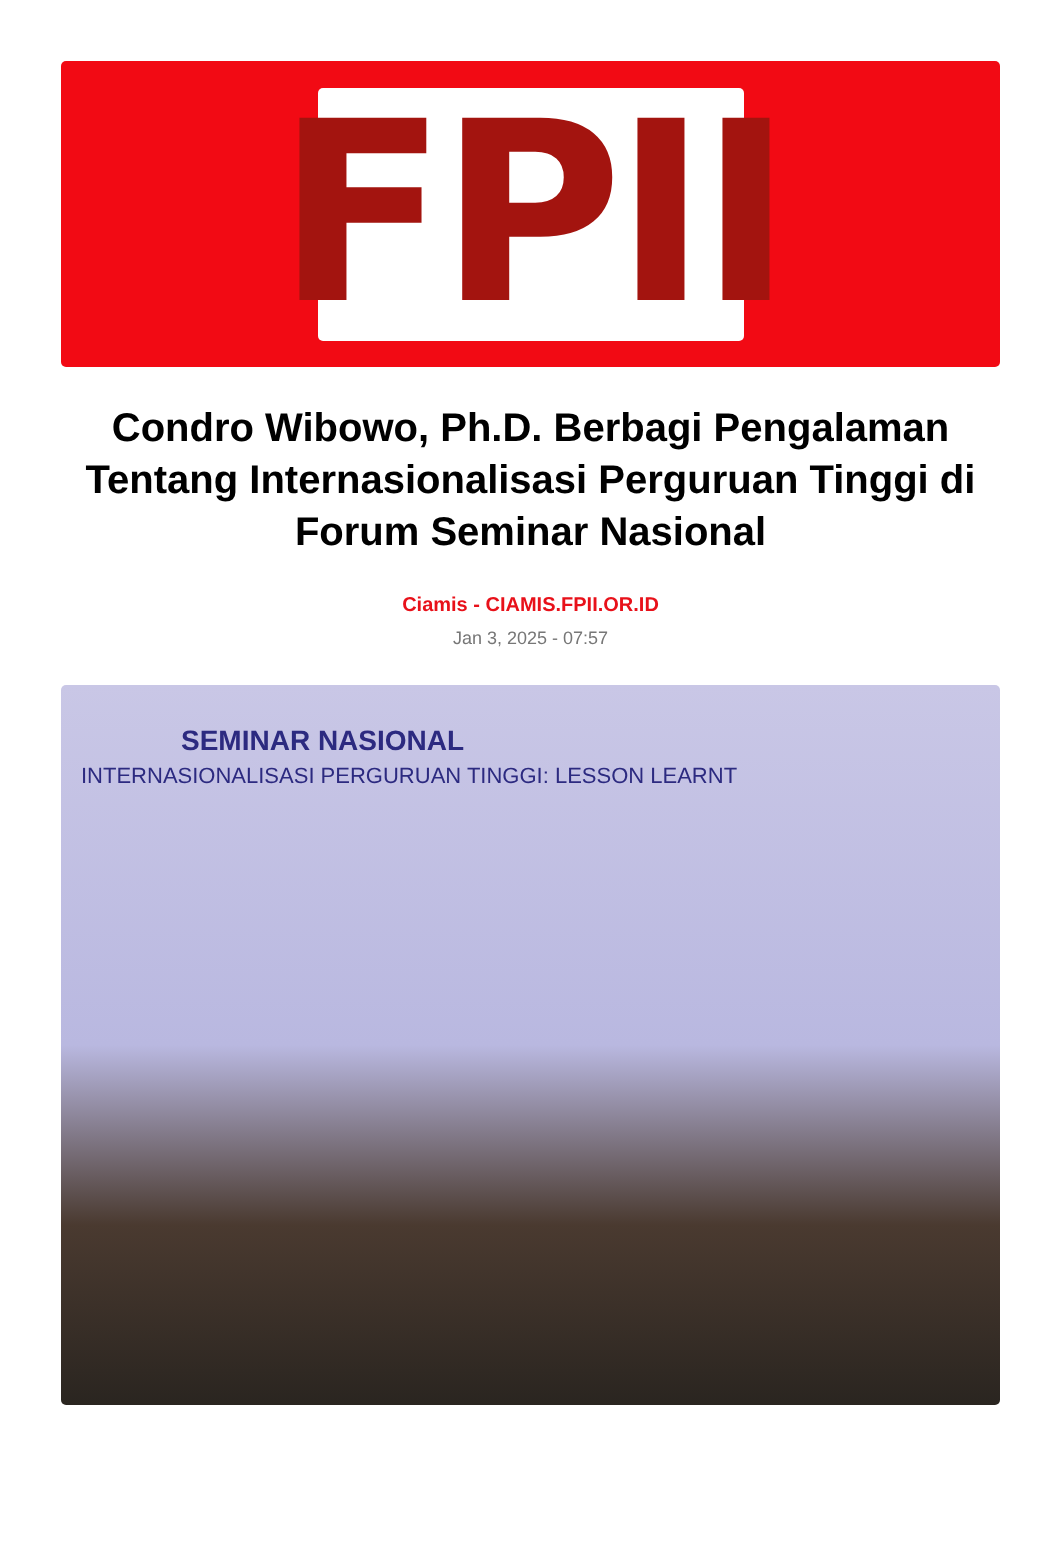FPII
Condro Wibowo, Ph.D. Berbagi Pengalaman Tentang Internasionalisasi Perguruan Tinggi di Forum Seminar Nasional
Ciamis - CIAMIS.FPII.OR.ID
Jan 3, 2025 - 07:57
SEMINAR NASIONAL
INTERNASIONALISASI PERGURUAN TINGGI: LESSON LEARNT